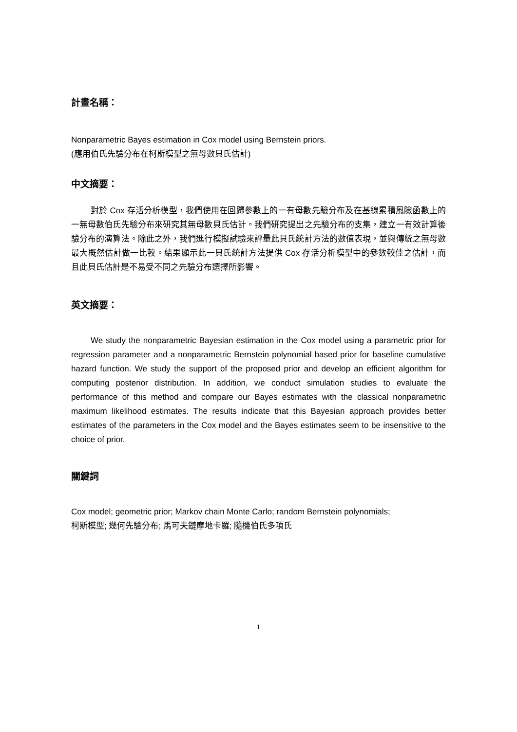計畫名稱：
Nonparametric Bayes estimation in Cox model using Bernstein priors.
(應用伯氏先驗分布在柯斯模型之無母數貝氏估計)
中文摘要：
對於 Cox 存活分析模型，我們使用在回歸參數上的一有母數先驗分布及在基線累積風險函數上的一無母數伯氏先驗分布來研究其無母數貝氏估計。我們研究提出之先驗分布的支集，建立一有效計算後驗分布的演算法。除此之外，我們進行模擬試驗來評量此貝氏統計方法的數值表現，並與傳統之無母數最大概然估計做一比較。結果顯示此一貝氏統計方法提供 Cox 存活分析模型中的參數較佳之估計，而且此貝氏估計是不易受不同之先驗分布選擇所影響。
英文摘要：
We study the nonparametric Bayesian estimation in the Cox model using a parametric prior for regression parameter and a nonparametric Bernstein polynomial based prior for baseline cumulative hazard function. We study the support of the proposed prior and develop an efficient algorithm for computing posterior distribution. In addition, we conduct simulation studies to evaluate the performance of this method and compare our Bayes estimates with the classical nonparametric maximum likelihood estimates. The results indicate that this Bayesian approach provides better estimates of the parameters in the Cox model and the Bayes estimates seem to be insensitive to the choice of prior.
關鍵詞
Cox model; geometric prior; Markov chain Monte Carlo; random Bernstein polynomials;
柯斯模型; 幾何先驗分布; 馬可夫鏈摩地卡羅; 隨機伯氏多項氏
1